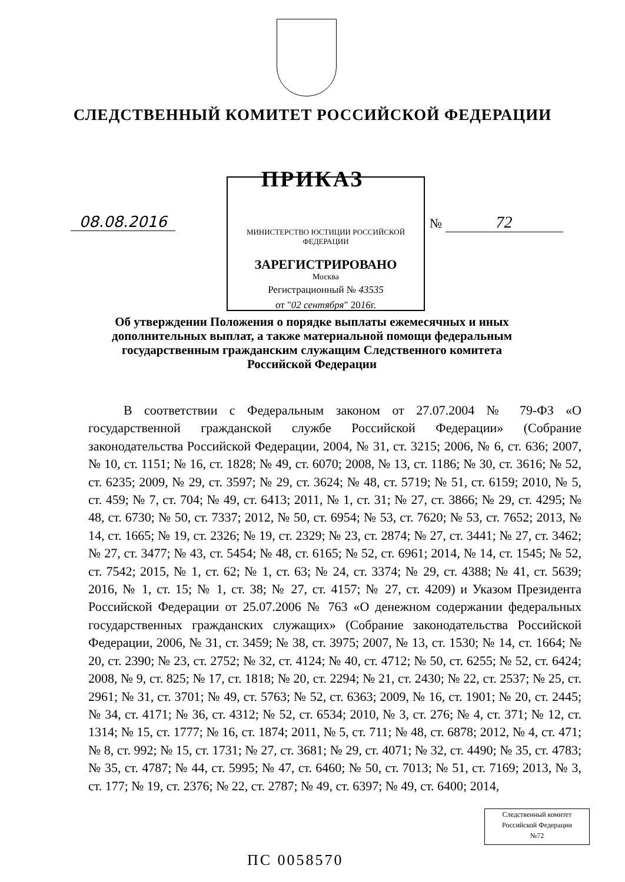СЛЕДСТВЕННЫЙ КОМИТЕТ РОССИЙСКОЙ ФЕДЕРАЦИИ
ПРИКАЗ
08.08.2016
МИНИСТЕРСТВО ЮСТИЦИИ РОССИЙСКОЙ ФЕДЕРАЦИИ
ЗАРЕГИСТРИРОВАНО
Москва
Регистрационный № 43535
от "02 сентября" 2016г.
№ 72
Об утверждении Положения о порядке выплаты ежемесячных и иных дополнительных выплат, а также материальной помощи федеральным государственным гражданским служащим Следственного комитета Российской Федерации
В соответствии с Федеральным законом от 27.07.2004 № 79-ФЗ «О государственной гражданской службе Российской Федерации» (Собрание законодательства Российской Федерации, 2004, № 31, ст. 3215; 2006, № 6, ст. 636; 2007, № 10, ст. 1151; № 16, ст. 1828; № 49, ст. 6070; 2008, № 13, ст. 1186; № 30, ст. 3616; № 52, ст. 6235; 2009, № 29, ст. 3597; № 29, ст. 3624; № 48, ст. 5719; № 51, ст. 6159; 2010, № 5, ст. 459; № 7, ст. 704; № 49, ст. 6413; 2011, № 1, ст. 31; № 27, ст. 3866; № 29, ст. 4295; № 48, ст. 6730; № 50, ст. 7337; 2012, № 50, ст. 6954; № 53, ст. 7620; № 53, ст. 7652; 2013, № 14, ст. 1665; № 19, ст. 2326; № 19, ст. 2329; № 23, ст. 2874; № 27, ст. 3441; № 27, ст. 3462; № 27, ст. 3477; № 43, ст. 5454; № 48, ст. 6165; № 52, ст. 6961; 2014, № 14, ст. 1545; № 52, ст. 7542; 2015, № 1, ст. 62; № 1, ст. 63; № 24, ст. 3374; № 29, ст. 4388; № 41, ст. 5639; 2016, № 1, ст. 15; № 1, ст. 38; № 27, ст. 4157; № 27, ст. 4209) и Указом Президента Российской Федерации от 25.07.2006 № 763 «О денежном содержании федеральных государственных гражданских служащих» (Собрание законодательства Российской Федерации, 2006, № 31, ст. 3459; № 38, ст. 3975; 2007, № 13, ст. 1530; № 14, ст. 1664; № 20, ст. 2390; № 23, ст. 2752; № 32, ст. 4124; № 40, ст. 4712; № 50, ст. 6255; № 52, ст. 6424; 2008, № 9, ст. 825; № 17, ст. 1818; № 20, ст. 2294; № 21, ст. 2430; № 22, ст. 2537; № 25, ст. 2961; № 31, ст. 3701; № 49, ст. 5763; № 52, ст. 6363; 2009, № 16, ст. 1901; № 20, ст. 2445; № 34, ст. 4171; № 36, ст. 4312; № 52, ст. 6534; 2010, № 3, ст. 276; № 4, ст. 371; № 12, ст. 1314; № 15, ст. 1777; № 16, ст. 1874; 2011, № 5, ст. 711; № 48, ст. 6878; 2012, № 4, ст. 471; № 8, ст. 992; № 15, ст. 1731; № 27, ст. 3681; № 29, ст. 4071; № 32, ст. 4490; № 35, ст. 4783; № 35, ст. 4787; № 44, ст. 5995; № 47, ст. 6460; № 50, ст. 7013; № 51, ст. 7169; 2013, № 3, ст. 177; № 19, ст. 2376; № 22, ст. 2787; № 49, ст. 6397; № 49, ст. 6400; 2014,
Следственный комитет
Российской Федерации
№72
ПС 0058570